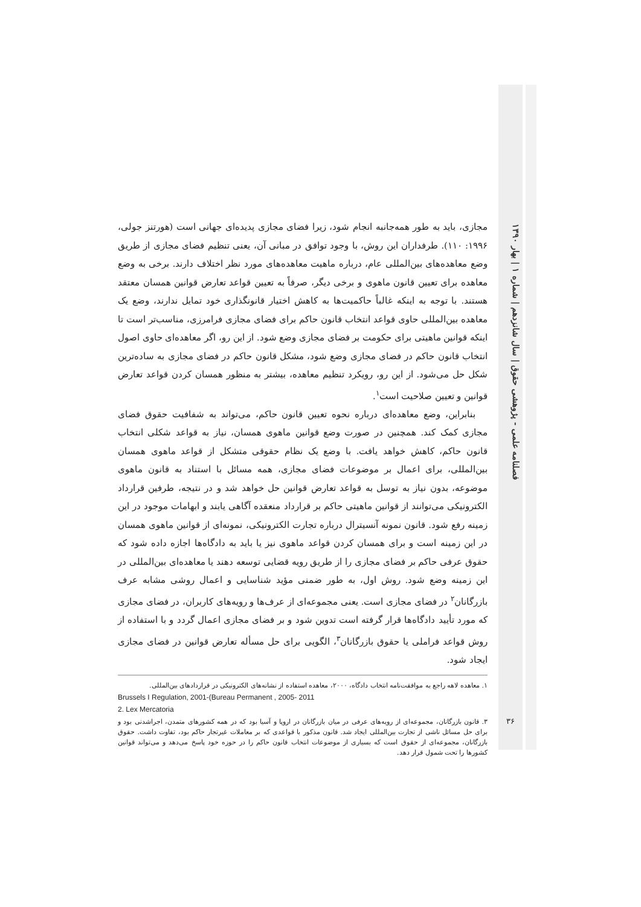فصلنامه علمی - پژوهشی حقوق | سال شانزدهم | شماره ۱ | بهار ۱۳۹۰
مجازی، باید به طور همه‌جانبه انجام شود، زیرا فضای مجازی پدیده‌ای جهانی است (هورتنز جولی، ۱۹۹۶: ۱۱۰). طرفداران این روش، با وجود توافق در مبانی آن، یعنی تنظیم فضای مجازی از طریق وضع معاهده‌های بین‌المللی عام، درباره ماهیت معاهده‌های مورد نظر اختلاف دارند. برخی به وضع معاهده برای تعیین قانون ماهوی و برخی دیگر، صرفاً به تعیین قواعد تعارض قوانین همسان معتقد هستند. با توجه به اینکه غالباً حاکمیت‌ها به کاهش اختیار قانونگذاری خود تمایل ندارند، وضع یک معاهده بین‌المللی حاوی قواعد انتخاب قانون حاکم برای فضای مجازی فرامرزی، مناسب‌تر است تا اینکه قوانین ماهیتی برای حکومت بر فضای مجازی وضع شود. از این رو، اگر معاهده‌ای حاوی اصول انتخاب قانون حاکم در فضای مجازی وضع شود، مشکل قانون حاکم در فضای مجازی به ساده‌ترین شکل حل می‌شود. از این رو، رویکرد تنظیم معاهده، بیشتر به منظور همسان کردن قواعد تعارض قوانین و تعیین صلاحیت است<sup>۱</sup>.
بنابراین، وضع معاهده‌ای درباره نحوه تعیین قانون حاکم، می‌تواند به شفافیت حقوق فضای مجازی کمک کند. همچنین در صورت وضع قوانین ماهوی همسان، نیاز به قواعد شکلی انتخاب قانون حاکم، کاهش خواهد یافت. با وضع یک نظام حقوقی متشکل از قواعد ماهوی همسان بین‌المللی، برای اعمال بر موضوعات فضای مجازی، همه مسائل با استناد به قانون ماهوی موضوعه، بدون نیاز به توسل به قواعد تعارض قوانین حل خواهد شد و در نتیجه، طرفین قرارداد الکترونیکی می‌توانند از قوانین ماهیتی حاکم بر قرارداد منعقده آگاهی یابند و ابهامات موجود در این زمینه رفع شود. قانون نمونه آنسیترال درباره تجارت الکترونیکی، نمونه‌ای از قوانین ماهوی همسان در این زمینه است و برای همسان کردن قواعد ماهوی نیز یا باید به دادگاه‌ها اجازه داده شود که حقوق عرفی حاکم بر فضای مجازی را از طریق رویه قضایی توسعه دهند یا معاهده‌ای بین‌المللی در این زمینه وضع شود. روش اول، به طور ضمنی مؤید شناسایی و اعمال روشی مشابه عرف بازرگانان<sup>۲</sup> در فضای مجازی است. یعنی مجموعه‌ای از عرف‌ها و رویه‌های کاربران، در فضای مجازی که مورد تأیید دادگاه‌ها قرار گرفته است تدوین شود و بر فضای مجازی اعمال گردد و با استفاده از روش قواعد فراملی یا حقوق بازرگانان<sup>۳</sup>، الگویی برای حل مسأله تعارض قوانین در فضای مجازی ایجاد شود.
۱. معاهده لاهه راجع به موافقت‌نامه انتخاب دادگاه، ۲۰۰۰، معاهده استفاده از نشانه‌های الکترونیکی در قراردادهای بین‌المللی.
Brussels I Regulation, 2001-(Bureau Permanent , 2005- 2011
2. Lex Mercatoria
۳. قانون بازرگانان، مجموعه‌ای از رویه‌های عرفی در میان بازرگانان در اروپا و آسیا بود که در همه کشورهای متمدن، اجراشدنی بود و برای حل مسائل ناشی از تجارت بین‌المللی ایجاد شد. قانون مذکور با قواعدی که بر معاملات غیرتجار حاکم بود، تفاوت داشت. حقوق بازرگانان، مجموعه‌ای از حقوق است که بسیاری از موضوعات انتخاب قانون حاکم را در حوزه خود پاسخ می‌دهد و می‌تواند قوانین کشورها را تحت شمول قرار دهد.
۳۶